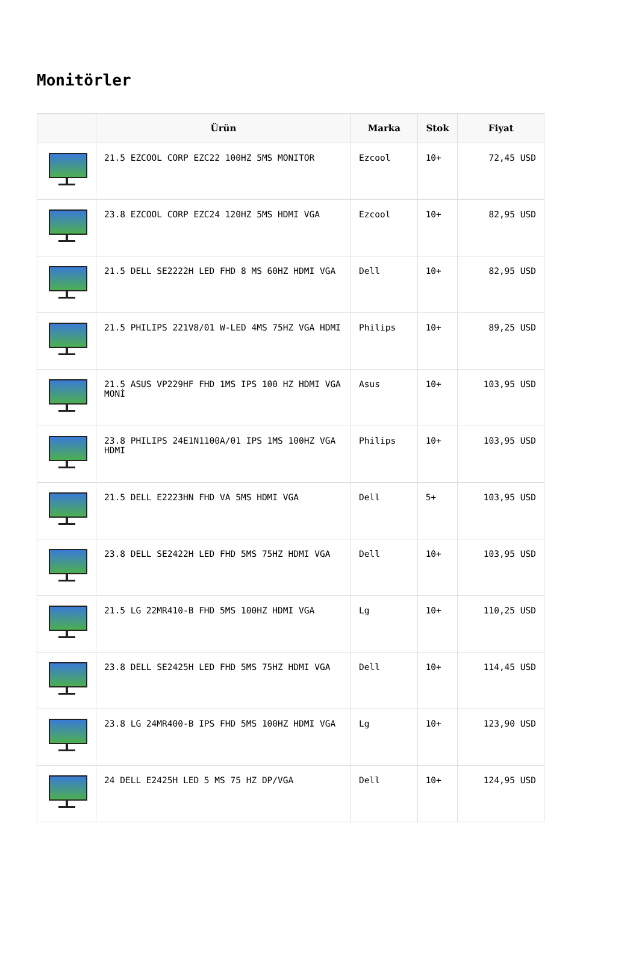Monitörler
| | Ürün | Marka | Stok | Fiyat |
| --- | --- | --- | --- | --- |
| | 21.5 EZCOOL CORP EZC22 100HZ 5MS MONITOR | Ezcool | 10+ | 72,45 USD |
| | 23.8 EZCOOL CORP EZC24 120HZ 5MS HDMI VGA | Ezcool | 10+ | 82,95 USD |
| | 21.5 DELL SE2222H LED FHD 8 MS 60HZ HDMI VGA | Dell | 10+ | 82,95 USD |
| | 21.5 PHILIPS 221V8/01 W-LED 4MS 75HZ VGA HDMI | Philips | 10+ | 89,25 USD |
| | 21.5 ASUS VP229HF FHD 1MS IPS 100 HZ HDMI VGA MONİ | Asus | 10+ | 103,95 USD |
| | 23.8 PHILIPS 24E1N1100A/01 IPS 1MS 100HZ VGA HDMI | Philips | 10+ | 103,95 USD |
| | 21.5 DELL E2223HN FHD VA 5MS HDMI VGA | Dell | 5+ | 103,95 USD |
| | 23.8 DELL SE2422H LED FHD 5MS 75HZ HDMI VGA | Dell | 10+ | 103,95 USD |
| | 21.5 LG 22MR410-B FHD 5MS 100HZ HDMI VGA | Lg | 10+ | 110,25 USD |
| | 23.8 DELL SE2425H LED FHD 5MS 75HZ HDMI VGA | Dell | 10+ | 114,45 USD |
| | 23.8 LG 24MR400-B IPS FHD 5MS 100HZ HDMI VGA | Lg | 10+ | 123,90 USD |
| | 24 DELL E2425H LED 5 MS 75 HZ DP/VGA | Dell | 10+ | 124,95 USD |